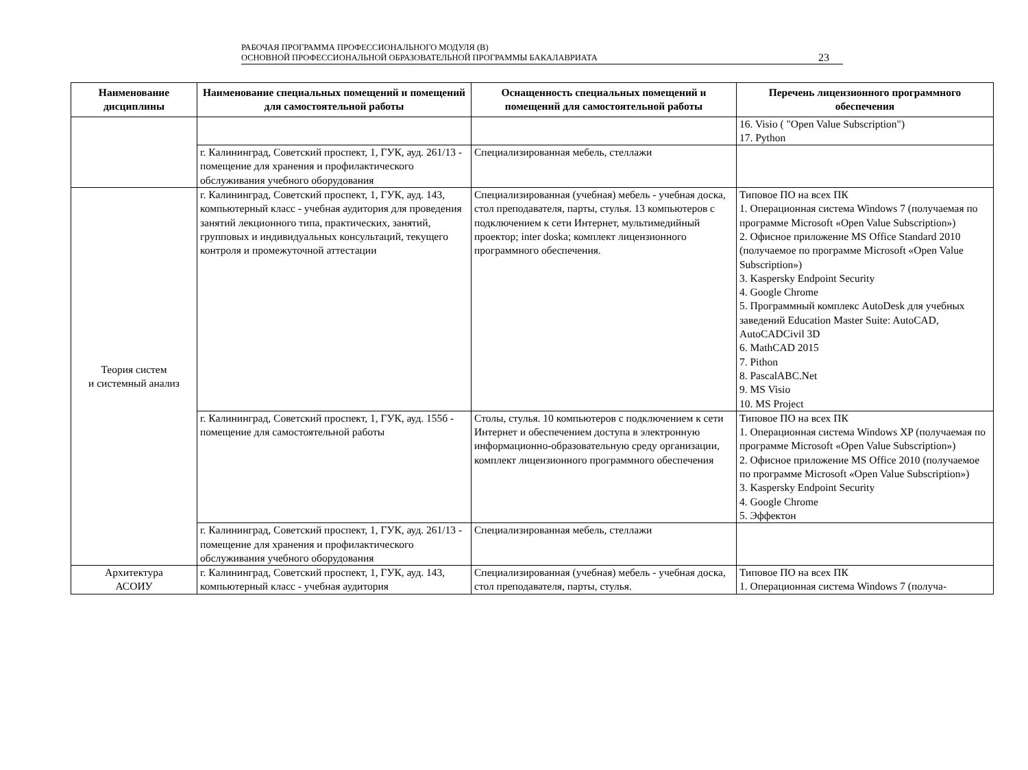РАБОЧАЯ ПРОГРАММА ПРОФЕССИОНАЛЬНОГО МОДУЛЯ (В)
ОСНОВНОЙ ПРОФЕССИОНАЛЬНОЙ ОБРАЗОВАТЕЛЬНОЙ ПРОГРАММЫ БАКАЛАВРИАТА
23
| Наименование дисциплины | Наименование специальных помещений и помещений для самостоятельной работы | Оснащенность специальных помещений и помещений для самостоятельной работы | Перечень лицензионного программного обеспечения |
| --- | --- | --- | --- |
| | | | 16. Visio ( "Open Value Subscription") 17. Python |
| | г. Калининград, Советский проспект, 1, ГУК, ауд. 261/13 - помещение для хранения и профилактического обслуживания учебного оборудования | Специализированная мебель, стеллажи | |
| Теория систем и системный анализ | г. Калининград, Советский проспект, 1, ГУК, ауд. 143, компьютерный класс - учебная аудитория для проведения занятий лекционного типа, практических, занятий, групповых и индивидуальных консультаций, текущего контроля и промежуточной аттестации | Специализированная (учебная) мебель - учебная доска, стол преподавателя, парты, стулья. 13 компьютеров с подключением к сети Интернет, мультимедийный проектор; inter doska; комплект лицензионного программного обеспечения. | Типовое ПО на всех ПК 1. Операционная система Windows 7 (получаемая по программе Microsoft «Open Value Subscription») 2. Офисное приложение MS Office Standard 2010 (получаемое по программе Microsoft «Open Value Subscription») 3. Kaspersky Endpoint Security 4. Google Chrome 5. Программный комплекс AutoDesk для учебных заведений Education Master Suite: AutoCAD, AutoCADCivil 3D 6. MathCAD 2015 7. Pithon 8. PascalABC.Net 9. MS Visio 10. MS Project |
| | г. Калининград, Советский проспект, 1, ГУК, ауд. 155б - помещение для самостоятельной работы | Столы, стулья. 10 компьютеров с подключением к сети Интернет и обеспечением доступа в электронную информационно-образовательную среду организации, комплект лицензионного программного обеспечения | Типовое ПО на всех ПК 1. Операционная система Windows XP (получаемая по программе Microsoft «Open Value Subscription») 2. Офисное приложение MS Office 2010 (получаемое по программе Microsoft «Open Value Subscription») 3. Kaspersky Endpoint Security 4. Google Chrome 5. Эффектон |
| | г. Калининград, Советский проспект, 1, ГУК, ауд. 261/13 - помещение для хранения и профилактического обслуживания учебного оборудования | Специализированная мебель, стеллажи | |
| Архитектура АСОИУ | г. Калининград, Советский проспект, 1, ГУК, ауд. 143, компьютерный класс - учебная аудитория | Специализированная (учебная) мебель - учебная доска, стол преподавателя, парты, стулья. | Типовое ПО на всех ПК 1. Операционная система Windows 7 (получа- |